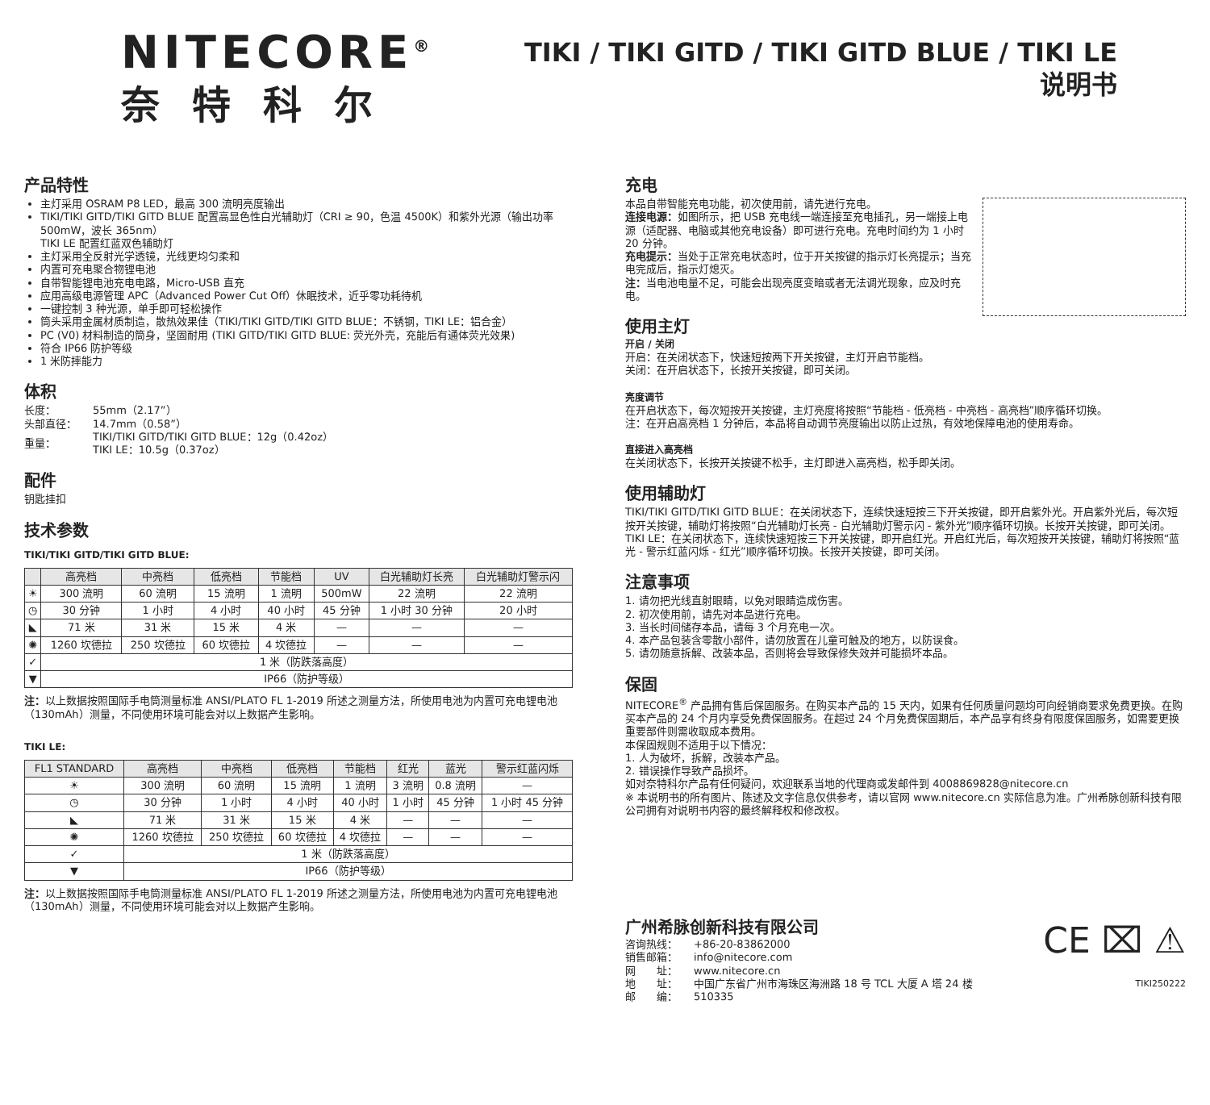NITECORE<sup>®</sup>
奈特科尔
TIKI / TIKI GITD / TIKI GITD BLUE / TIKI LE
说明书
产品特性
主灯采用 OSRAM P8 LED，最高 300 流明亮度输出
TIKI/TIKI GITD/TIKI GITD BLUE 配置高显色性白光辅助灯（CRI ≥ 90，色温 4500K）和紫外光源（输出功率 500mW，波长 365nm）
TIKI LE 配置红蓝双色辅助灯
主灯采用全反射光学透镜，光线更均匀柔和
内置可充电聚合物锂电池
自带智能锂电池充电电路，Micro-USB 直充
应用高级电源管理 APC（Advanced Power Cut Off）休眠技术，近乎零功耗待机
一键控制 3 种光源，单手即可轻松操作
筒头采用金属材质制造，散热效果佳（TIKI/TIKI GITD/TIKI GITD BLUE：不锈钢，TIKI LE：铝合金）
PC (V0) 材料制造的筒身，坚固耐用 (TIKI GITD/TIKI GITD BLUE: 荧光外壳，充能后有通体荧光效果)
符合 IP66 防护等级
1 米防摔能力
体积
| 长度： | 55mm（2.17”） |
| 头部直径： | 14.7mm（0.58”） |
| 重量： | TIKI/TIKI GITD/TIKI GITD BLUE：12g（0.42oz） TIKI LE：10.5g（0.37oz） |
配件
钥匙挂扣
技术参数
TIKI/TIKI GITD/TIKI GITD BLUE:
| | 高亮档 | 中亮档 | 低亮档 | 节能档 | UV | 白光辅助灯长亮 | 白光辅助灯警示闪 |
| --- | --- | --- | --- | --- | --- | --- | --- |
| ☀ | 300 流明 | 60 流明 | 15 流明 | 1 流明 | 500mW | 22 流明 | 22 流明 |
| ◷ | 30 分钟 | 1 小时 | 4 小时 | 40 小时 | 45 分钟 | 1 小时 30 分钟 | 20 小时 |
| ◣ | 71 米 | 31 米 | 15 米 | 4 米 | — | — | — |
| ✺ | 1260 坎德拉 | 250 坎德拉 | 60 坎德拉 | 4 坎德拉 | — | — | — |
| ✓ | 1 米（防跌落高度） | | | | | | |
| ▼ | IP66（防护等级） | | | | | | |
注：以上数据按照国际手电筒测量标准 ANSI/PLATO FL 1-2019 所述之测量方法，所使用电池为内置可充电锂电池（130mAh）测量，不同使用环境可能会对以上数据产生影响。
TIKI LE:
| FL1 STANDARD | 高亮档 | 中亮档 | 低亮档 | 节能档 | 红光 | 蓝光 | 警示红蓝闪烁 |
| --- | --- | --- | --- | --- | --- | --- | --- |
| ☀ | 300 流明 | 60 流明 | 15 流明 | 1 流明 | 3 流明 | 0.8 流明 | — |
| ◷ | 30 分钟 | 1 小时 | 4 小时 | 40 小时 | 1 小时 | 45 分钟 | 1 小时 45 分钟 |
| ◣ | 71 米 | 31 米 | 15 米 | 4 米 | — | — | — |
| ✺ | 1260 坎德拉 | 250 坎德拉 | 60 坎德拉 | 4 坎德拉 | — | — | — |
| ✓ | 1 米（防跌落高度） | | | | | | |
| ▼ | IP66（防护等级） | | | | | | |
注：以上数据按照国际手电筒测量标准 ANSI/PLATO FL 1-2019 所述之测量方法，所使用电池为内置可充电锂电池（130mAh）测量，不同使用环境可能会对以上数据产生影响。
充电
本品自带智能充电功能，初次使用前，请先进行充电。
连接电源：如图所示，把 USB 充电线一端连接至充电插孔，另一端接上电源（适配器、电脑或其他充电设备）即可进行充电。充电时间约为 1 小时 20 分钟。
充电提示：当处于正常充电状态时，位于开关按键的指示灯长亮提示；当充电完成后，指示灯熄灭。
注：当电池电量不足，可能会出现亮度变暗或者无法调光现象，应及时充电。
使用主灯
开启 / 关闭
开启：在关闭状态下，快速短按两下开关按键，主灯开启节能档。
关闭：在开启状态下，长按开关按键，即可关闭。
亮度调节
在开启状态下，每次短按开关按键，主灯亮度将按照“节能档 - 低亮档 - 中亮档 - 高亮档”顺序循环切换。
注：在开启高亮档 1 分钟后，本品将自动调节亮度输出以防止过热，有效地保障电池的使用寿命。
直接进入高亮档
在关闭状态下，长按开关按键不松手，主灯即进入高亮档，松手即关闭。
使用辅助灯
TIKI/TIKI GITD/TIKI GITD BLUE：在关闭状态下，连续快速短按三下开关按键，即开启紫外光。开启紫外光后，每次短按开关按键，辅助灯将按照“白光辅助灯长亮 - 白光辅助灯警示闪 - 紫外光”顺序循环切换。长按开关按键，即可关闭。
TIKI LE：在关闭状态下，连续快速短按三下开关按键，即开启红光。开启红光后，每次短按开关按键，辅助灯将按照“蓝光 - 警示红蓝闪烁 - 红光”顺序循环切换。长按开关按键，即可关闭。
注意事项
1. 请勿把光线直射眼睛，以免对眼睛造成伤害。
2. 初次使用前，请先对本品进行充电。
3. 当长时间储存本品，请每 3 个月充电一次。
4. 本产品包装含零散小部件，请勿放置在儿童可触及的地方，以防误食。
5. 请勿随意拆解、改装本品，否则将会导致保修失效并可能损坏本品。
保固
NITECORE<sup>®</sup> 产品拥有售后保固服务。在购买本产品的 15 天内，如果有任何质量问题均可向经销商要求免费更换。在购买本产品的 24 个月内享受免费保固服务。在超过 24 个月免费保固期后，本产品享有终身有限度保固服务，如需要更换重要部件则需收取成本费用。
本保固规则不适用于以下情况：
1. 人为破坏，拆解，改装本产品。
2. 错误操作导致产品损坏。
如对奈特科尔产品有任何疑问，欢迎联系当地的代理商或发邮件到 4008869828@nitecore.cn
※ 本说明书的所有图片、陈述及文字信息仅供参考，请以官网 www.nitecore.cn 实际信息为准。广州希脉创新科技有限公司拥有对说明书内容的最终解释权和修改权。
广州希脉创新科技有限公司
| 咨询热线： | +86-20-83862000 |
| 销售邮箱： | info@nitecore.com |
| 网 址： | www.nitecore.cn |
| 地 址： | 中国广东省广州市海珠区海洲路 18 号 TCL 大厦 A 塔 24 楼 |
| 邮 编： | 510335 |
CE ⌧ ⚠
TIKI250222